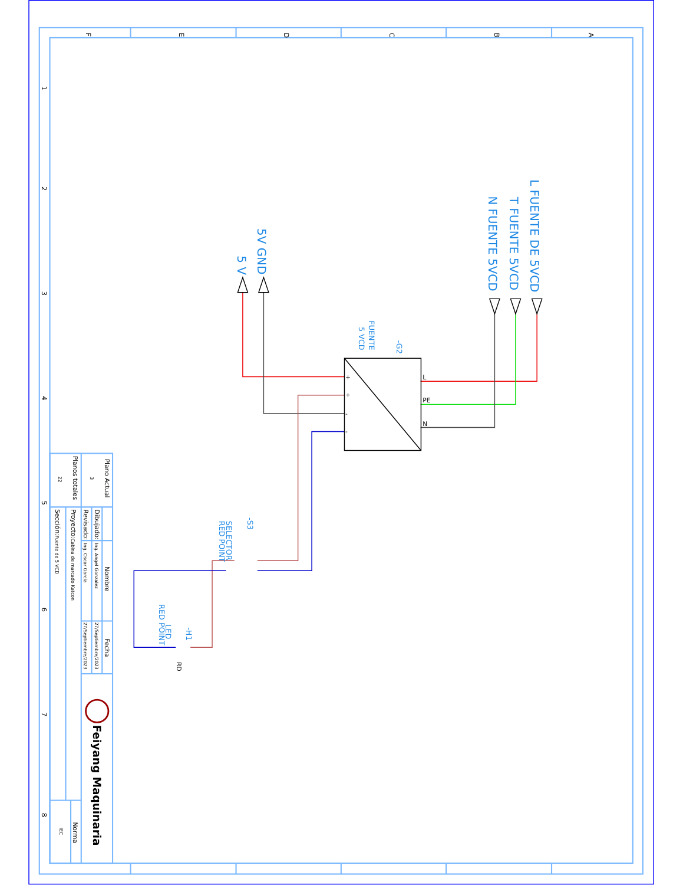F
E
D
C
B
A
1
2
3
4
5
6
7
8
L FUENTE DE 5VCD
T FUENTE 5VCD
N FUENTE 5VCD
5V GND
5 V
-G2
FUENTE
5 VCD
-S3
SELECTOR
RED POINT
-H1
LED
RED POINT
L
PE
N
+
+
-
-
RD
Plano Actual
3
Planos totales
22
Nombre
Fecha
Dibujado:
Ing. Angel Gonzalez
27/Septiembre/2023
Revisado:
Ing. Oscar García
27/Septiembre/2023
Proyecto:Cabina de marcado Katcon
Sección:Fuente de 5 VCD
Norma
IEC
Feiyang Maquinaria